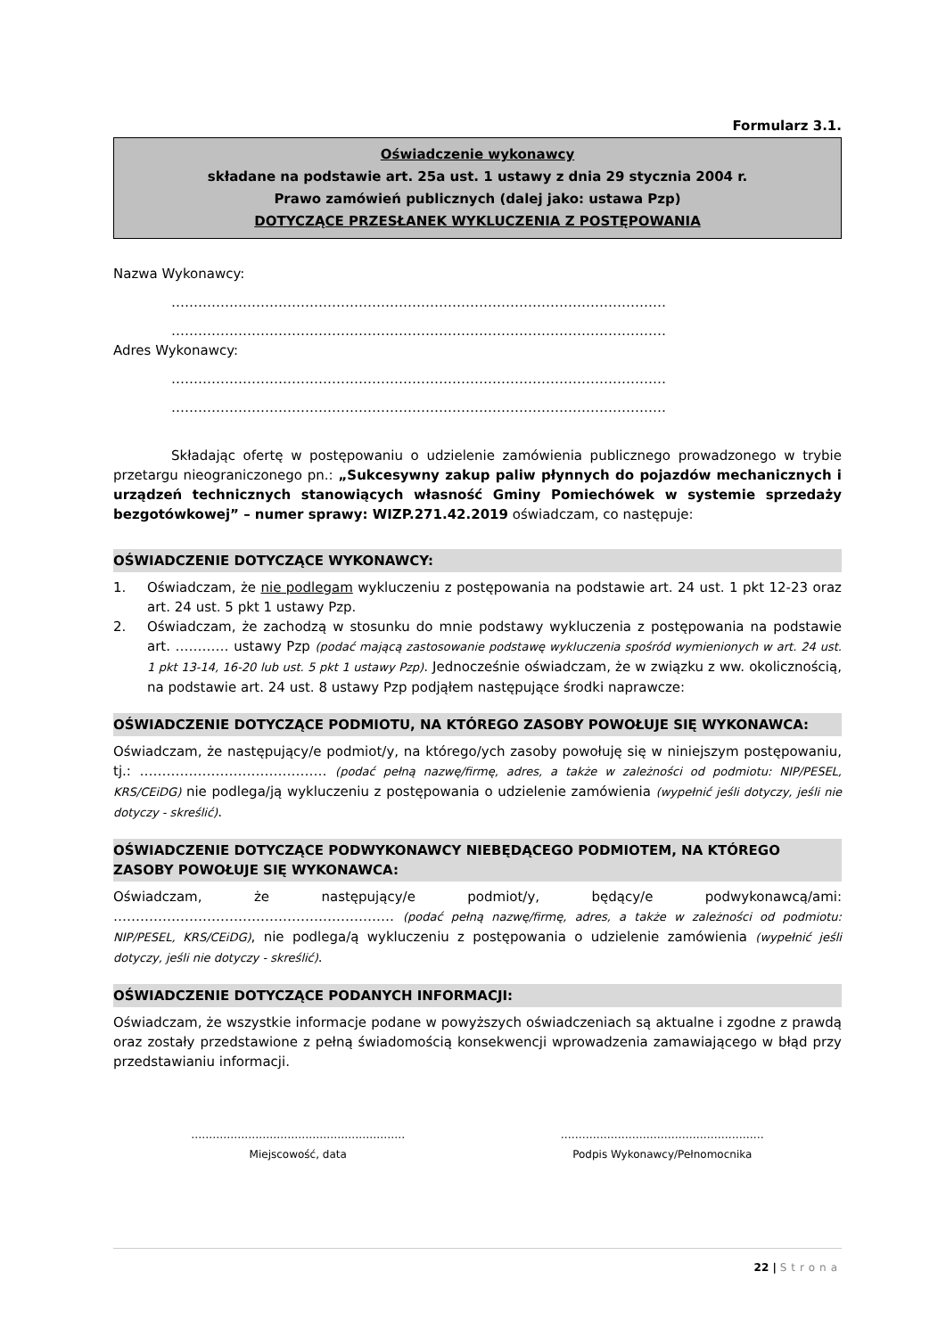Formularz 3.1.
Oświadczenie wykonawcy
składane na podstawie art. 25a ust. 1 ustawy z dnia 29 stycznia 2004 r.
Prawo zamówień publicznych (dalej jako: ustawa Pzp)
DOTYCZĄCE PRZESŁANEK WYKLUCZENIA Z POSTĘPOWANIA
Nazwa Wykonawcy:
…………………………………………………………………………………………………
…………………………………………………………………………………………………
Adres Wykonawcy:
…………………………………………………………………………………………………
…………………………………………………………………………………………………
Składając ofertę w postępowaniu o udzielenie zamówienia publicznego prowadzonego w trybie przetargu nieograniczonego pn.: „Sukcesywny zakup paliw płynnych do pojazdów mechanicznych i urządzeń technicznych stanowiących własność Gminy Pomiechówek w systemie sprzedaży bezgotówkowej” – numer sprawy: WIZP.271.42.2019 oświadczam, co następuje:
OŚWIADCZENIE DOTYCZĄCE WYKONAWCY:
1. Oświadczam, że nie podlegam wykluczeniu z postępowania na podstawie art. 24 ust. 1 pkt 12-23 oraz art. 24 ust. 5 pkt 1 ustawy Pzp.
2. Oświadczam, że zachodzą w stosunku do mnie podstawy wykluczenia z postępowania na podstawie art. ………… ustawy Pzp (podać mającą zastosowanie podstawę wykluczenia spośród wymienionych w art. 24 ust. 1 pkt 13-14, 16-20 lub ust. 5 pkt 1 ustawy Pzp). Jednocześnie oświadczam, że w związku z ww. okolicznością, na podstawie art. 24 ust. 8 ustawy Pzp podjąłem następujące środki naprawcze:
OŚWIADCZENIE DOTYCZĄCE PODMIOTU, NA KTÓREGO ZASOBY POWOŁUJE SIĘ WYKONAWCA:
Oświadczam, że następujący/e podmiot/y, na którego/ych zasoby powołuję się w niniejszym postępowaniu, tj.: …………………………………… (podać pełną nazwę/firmę, adres, a także w zależności od podmiotu: NIP/PESEL, KRS/CEiDG) nie podlega/ją wykluczeniu z postępowania o udzielenie zamówienia (wypełnić jeśli dotyczy, jeśli nie dotyczy - skreślić).
OŚWIADCZENIE DOTYCZĄCE PODWYKONAWCY NIEBĘDĄCEGO PODMIOTEM, NA KTÓREGO ZASOBY POWOŁUJE SIĘ WYKONAWCA:
Oświadczam, że następujący/e podmiot/y, będący/e podwykonawcą/ami: ……………………………………………………… (podać pełną nazwę/firmę, adres, a także w zależności od podmiotu: NIP/PESEL, KRS/CEiDG), nie podlega/ą wykluczeniu z postępowania o udzielenie zamówienia (wypełnić jeśli dotyczy, jeśli nie dotyczy - skreślić).
OŚWIADCZENIE DOTYCZĄCE PODANYCH INFORMACJI:
Oświadczam, że wszystkie informacje podane w powyższych oświadczeniach są aktualne i zgodne z prawdą oraz zostały przedstawione z pełną świadomością konsekwencji wprowadzenia zamawiającego w błąd przy przedstawianiu informacji.
……………………………………………………
Miejscowość, data
…………………………………………………
Podpis Wykonawcy/Pełnomocnika
22 | Strona